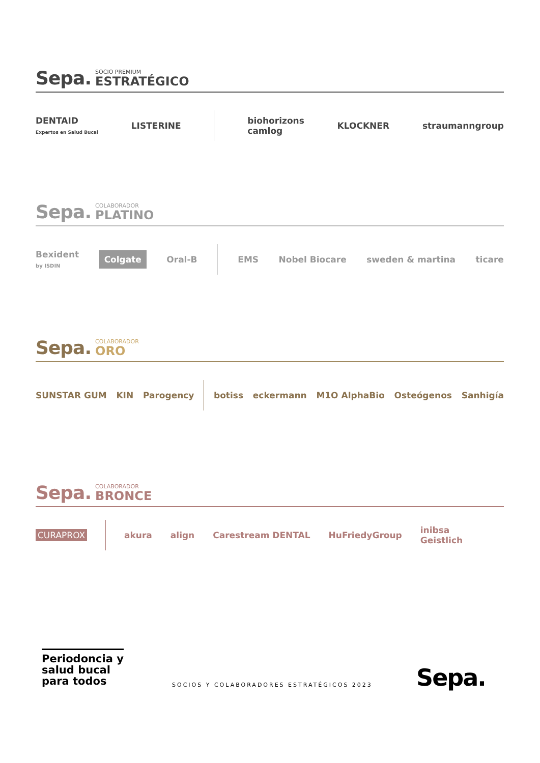Sepa. SOCIO PREMIUM
ESTRATÉGICO
DENTAID
Expertos en Salud Bucal LISTERINE biohorizons
camlog KLOCKNER straumanngroup
Sepa. COLABORADOR
PLATINO
Bexident
by ISDIN Colgate Oral-B EMS Nobel Biocare sweden & martina ticare
Sepa. COLABORADOR
ORO
SUNSTAR GUM KIN Parogency botiss eckermann M1O AlphaBio Osteógenos Sanhigía
Sepa. COLABORADOR
BRONCE
CURAPROX akura align Carestream DENTAL HuFriedyGroup inibsa
Geistlich
Periodoncia y
salud bucal
para todos
SOCIOS Y COLABORADORES ESTRATÉGICOS 2023
Sepa.